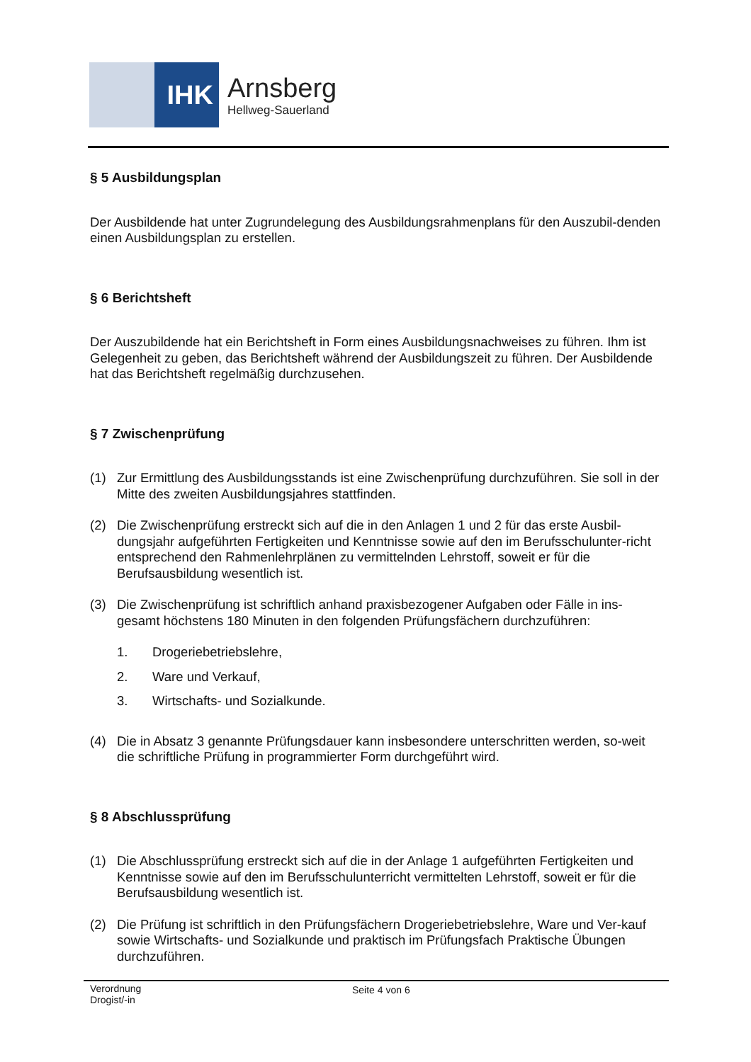IHK
Arnsberg
Hellweg-Sauerland
§ 5 Ausbildungsplan
Der Ausbildende hat unter Zugrundelegung des Ausbildungsrahmenplans für den Auszubil-denden einen Ausbildungsplan zu erstellen.
§ 6 Berichtsheft
Der Auszubildende hat ein Berichtsheft in Form eines Ausbildungsnachweises zu führen. Ihm ist Gelegenheit zu geben, das Berichtsheft während der Ausbildungszeit zu führen. Der Ausbildende hat das Berichtsheft regelmäßig durchzusehen.
§ 7 Zwischenprüfung
(1) Zur Ermittlung des Ausbildungsstands ist eine Zwischenprüfung durchzuführen. Sie soll in der Mitte des zweiten Ausbildungsjahres stattfinden.
(2) Die Zwischenprüfung erstreckt sich auf die in den Anlagen 1 und 2 für das erste Ausbil-dungsjahr aufgeführten Fertigkeiten und Kenntnisse sowie auf den im Berufsschulunter-richt entsprechend den Rahmenlehrplänen zu vermittelnden Lehrstoff, soweit er für die Berufsausbildung wesentlich ist.
(3) Die Zwischenprüfung ist schriftlich anhand praxisbezogener Aufgaben oder Fälle in ins-gesamt höchstens 180 Minuten in den folgenden Prüfungsfächern durchzuführen:
1. Drogeriebetriebslehre,
2. Ware und Verkauf,
3. Wirtschafts- und Sozialkunde.
(4) Die in Absatz 3 genannte Prüfungsdauer kann insbesondere unterschritten werden, so-weit die schriftliche Prüfung in programmierter Form durchgeführt wird.
§ 8 Abschlussprüfung
(1) Die Abschlussprüfung erstreckt sich auf die in der Anlage 1 aufgeführten Fertigkeiten und Kenntnisse sowie auf den im Berufsschulunterricht vermittelten Lehrstoff, soweit er für die Berufsausbildung wesentlich ist.
(2) Die Prüfung ist schriftlich in den Prüfungsfächern Drogeriebetriebslehre, Ware und Ver-kauf sowie Wirtschafts- und Sozialkunde und praktisch im Prüfungsfach Praktische Übungen durchzuführen.
Verordnung
Drogist/-in
Seite 4 von 6